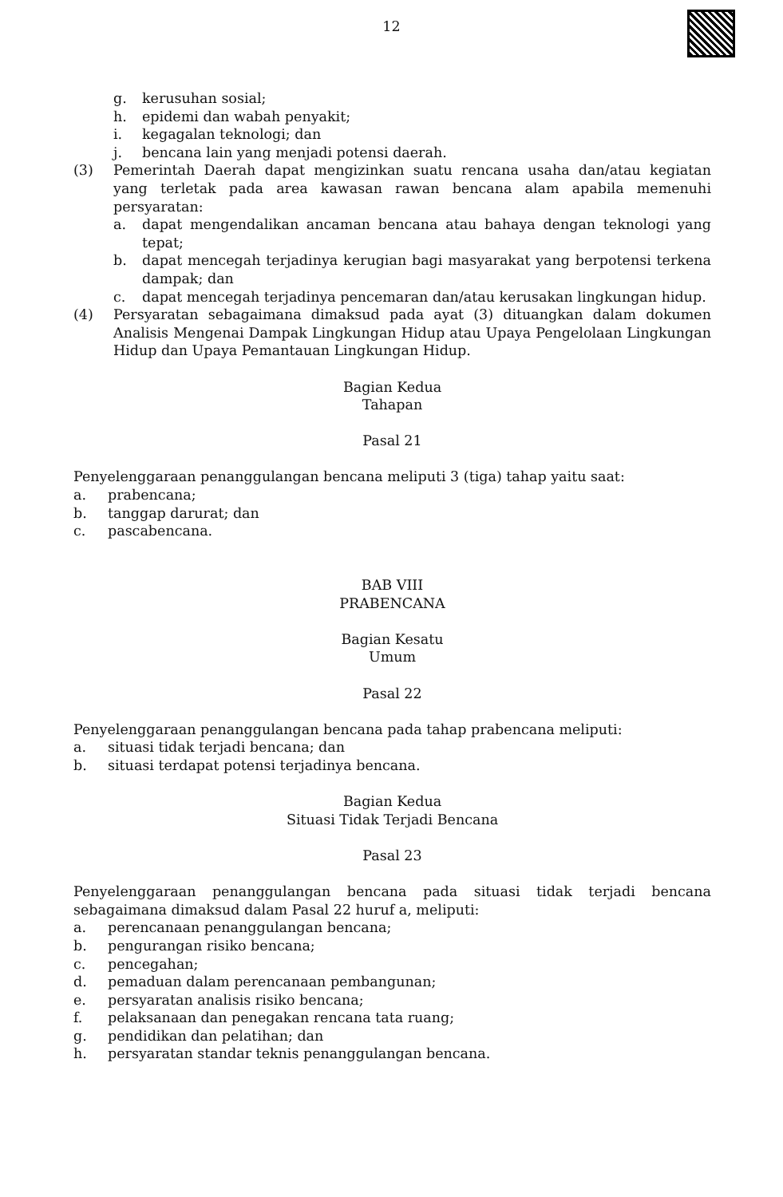12
g. kerusuhan sosial;
h. epidemi dan wabah penyakit;
i. kegagalan teknologi; dan
j. bencana lain yang menjadi potensi daerah.
(3) Pemerintah Daerah dapat mengizinkan suatu rencana usaha dan/atau kegiatan yang terletak pada area kawasan rawan bencana alam apabila memenuhi persyaratan:
a. dapat mengendalikan ancaman bencana atau bahaya dengan teknologi yang tepat;
b. dapat mencegah terjadinya kerugian bagi masyarakat yang berpotensi terkena dampak; dan
c. dapat mencegah terjadinya pencemaran dan/atau kerusakan lingkungan hidup.
(4) Persyaratan sebagaimana dimaksud pada ayat (3) dituangkan dalam dokumen Analisis Mengenai Dampak Lingkungan Hidup atau Upaya Pengelolaan Lingkungan Hidup dan Upaya Pemantauan Lingkungan Hidup.
Bagian Kedua
Tahapan
Pasal 21
Penyelenggaraan penanggulangan bencana meliputi 3 (tiga) tahap yaitu saat:
a. prabencana;
b. tanggap darurat; dan
c. pascabencana.
BAB VIII
PRABENCANA
Bagian Kesatu
Umum
Pasal 22
Penyelenggaraan penanggulangan bencana pada tahap prabencana meliputi:
a. situasi tidak terjadi bencana; dan
b. situasi terdapat potensi terjadinya bencana.
Bagian Kedua
Situasi Tidak Terjadi Bencana
Pasal 23
Penyelenggaraan penanggulangan bencana pada situasi tidak terjadi bencana sebagaimana dimaksud dalam Pasal 22 huruf a, meliputi:
a. perencanaan penanggulangan bencana;
b. pengurangan risiko bencana;
c. pencegahan;
d. pemaduan dalam perencanaan pembangunan;
e. persyaratan analisis risiko bencana;
f. pelaksanaan dan penegakan rencana tata ruang;
g. pendidikan dan pelatihan; dan
h. persyaratan standar teknis penanggulangan bencana.